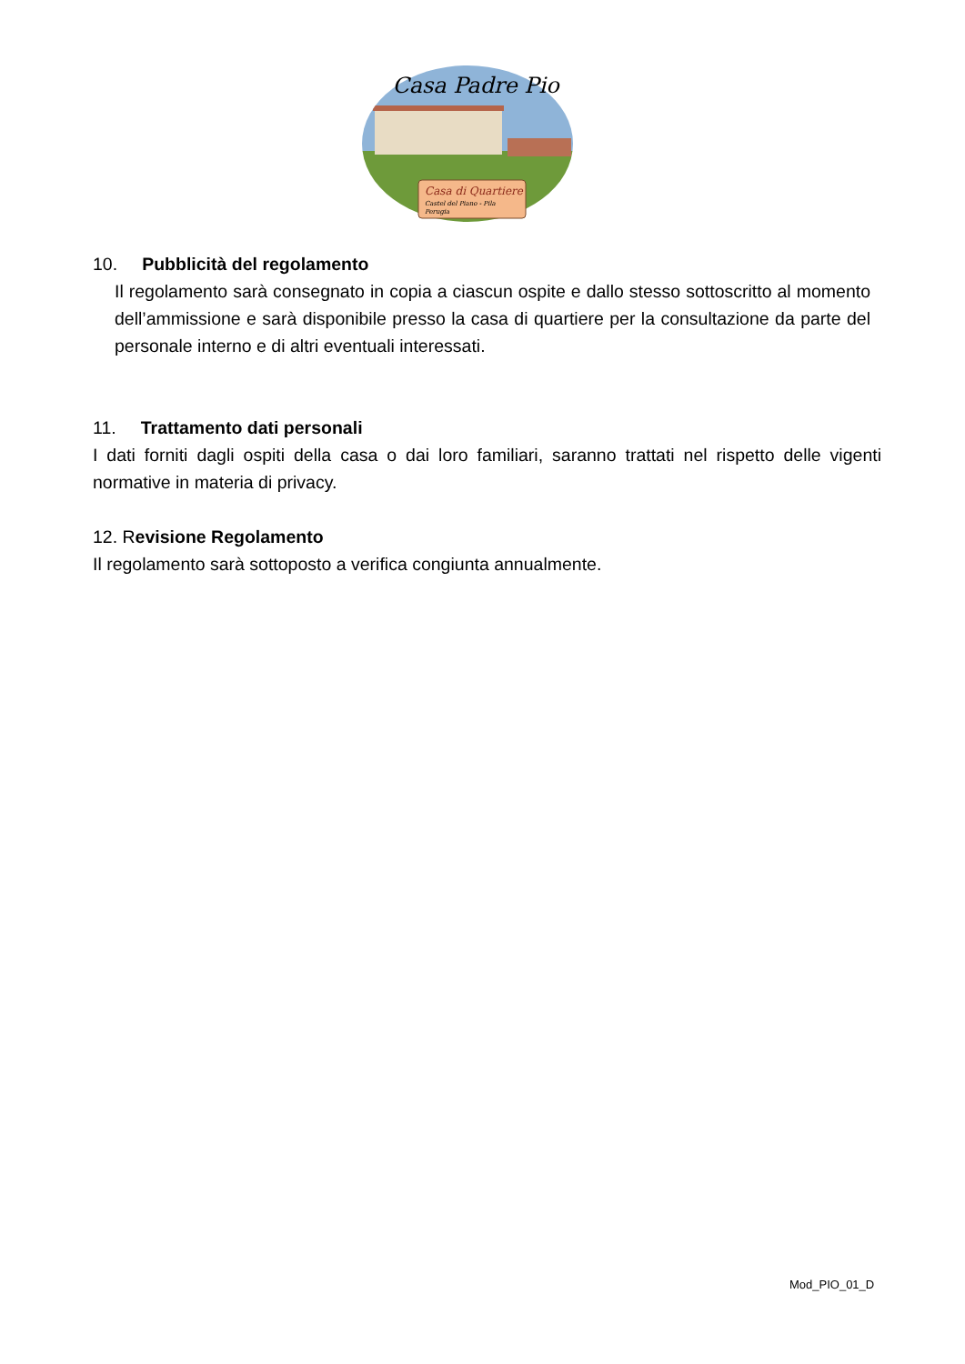Casa Padre Pio
Casa di Quartiere
Castel del Piano - Pila
Perugia
10. Pubblicità del regolamento
Il regolamento sarà consegnato in copia a ciascun ospite e dallo stesso sottoscritto al momento dell’ammissione e sarà disponibile presso la casa di quartiere per la consultazione da parte del personale interno e di altri eventuali interessati.
11. Trattamento dati personali
I dati forniti dagli ospiti della casa o dai loro familiari, saranno trattati nel rispetto delle vigenti normative in materia di privacy.
12. Revisione Regolamento
Il regolamento sarà sottoposto a verifica congiunta annualmente.
Mod_PIO_01_D